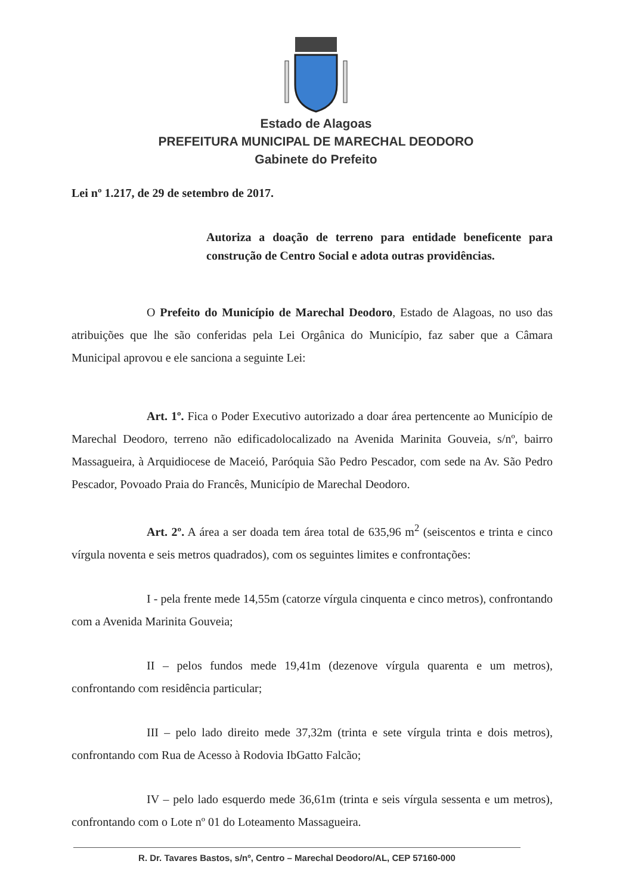Estado de Alagoas
PREFEITURA MUNICIPAL DE MARECHAL DEODORO
Gabinete do Prefeito
Lei nº 1.217, de 29 de setembro de 2017.
Autoriza a doação de terreno para entidade beneficente para construção de Centro Social e adota outras providências.
O Prefeito do Município de Marechal Deodoro, Estado de Alagoas, no uso das atribuições que lhe são conferidas pela Lei Orgânica do Município, faz saber que a Câmara Municipal aprovou e ele sanciona a seguinte Lei:
Art. 1º. Fica o Poder Executivo autorizado a doar área pertencente ao Município de Marechal Deodoro, terreno não edificadolocalizado na Avenida Marinita Gouveia, s/nº, bairro Massagueira, à Arquidiocese de Maceió, Paróquia São Pedro Pescador, com sede na Av. São Pedro Pescador, Povoado Praia do Francês, Município de Marechal Deodoro.
Art. 2º. A área a ser doada tem área total de 635,96 m<sup>2</sup> (seiscentos e trinta e cinco vírgula noventa e seis metros quadrados), com os seguintes limites e confrontações:
I - pela frente mede 14,55m (catorze vírgula cinquenta e cinco metros), confrontando com a Avenida Marinita Gouveia;
II – pelos fundos mede 19,41m (dezenove vírgula quarenta e um metros), confrontando com residência particular;
III – pelo lado direito mede 37,32m (trinta e sete vírgula trinta e dois metros), confrontando com Rua de Acesso à Rodovia IbGatto Falcão;
IV – pelo lado esquerdo mede 36,61m (trinta e seis vírgula sessenta e um metros), confrontando com o Lote nº 01 do Loteamento Massagueira.
R. Dr. Tavares Bastos, s/nº, Centro – Marechal Deodoro/AL, CEP 57160-000